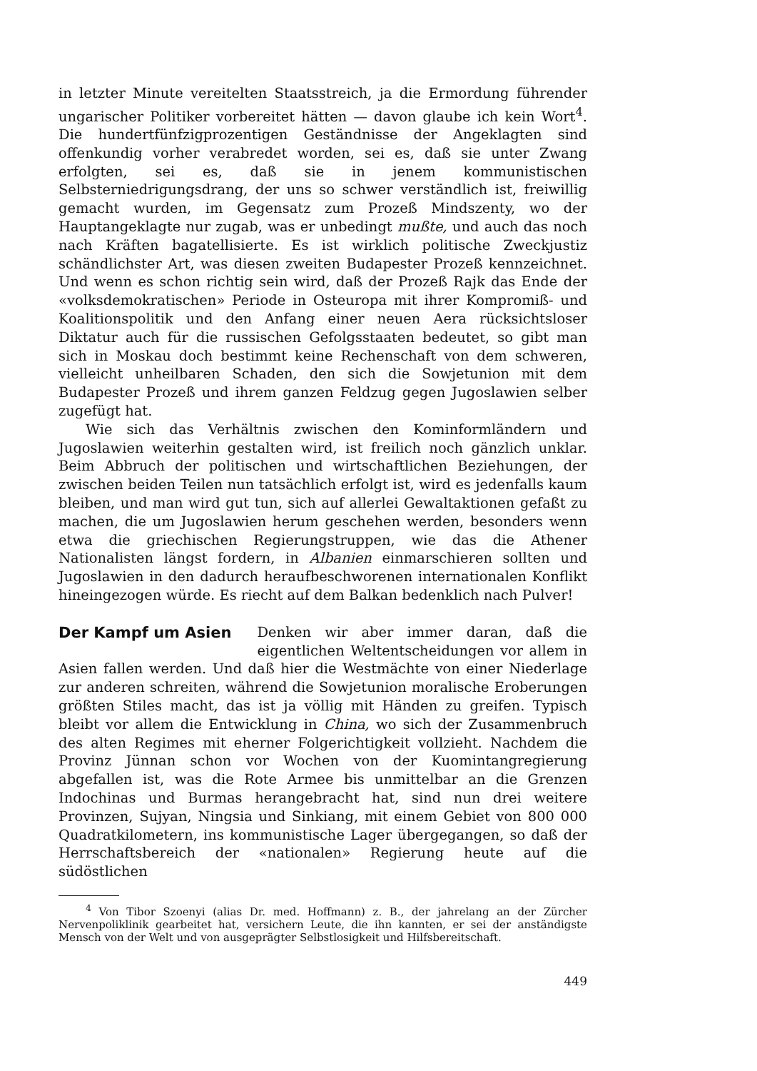in letzter Minute vereitelten Staatsstreich, ja die Ermordung führender ungarischer Politiker vorbereitet hätten — davon glaube ich kein Wort<sup>4</sup>. Die hundertfünfzigprozentigen Geständnisse der Angeklagten sind offenkundig vorher verabredet worden, sei es, daß sie unter Zwang erfolgten, sei es, daß sie in jenem kommunistischen Selbsterniedrigungsdrang, der uns so schwer verständlich ist, freiwillig gemacht wurden, im Gegensatz zum Prozeß Mindszenty, wo der Hauptangeklagte nur zugab, was er unbedingt mußte, und auch das noch nach Kräften bagatellisierte. Es ist wirklich politische Zweckjustiz schändlichster Art, was diesen zweiten Budapester Prozeß kennzeichnet. Und wenn es schon richtig sein wird, daß der Prozeß Rajk das Ende der «volksdemokratischen» Periode in Osteuropa mit ihrer Kompromiß- und Koalitionspolitik und den Anfang einer neuen Aera rücksichtsloser Diktatur auch für die russischen Gefolgsstaaten bedeutet, so gibt man sich in Moskau doch bestimmt keine Rechenschaft von dem schweren, vielleicht unheilbaren Schaden, den sich die Sowjetunion mit dem Budapester Prozeß und ihrem ganzen Feldzug gegen Jugoslawien selber zugefügt hat.
Wie sich das Verhältnis zwischen den Kominformländern und Jugoslawien weiterhin gestalten wird, ist freilich noch gänzlich unklar. Beim Abbruch der politischen und wirtschaftlichen Beziehungen, der zwischen beiden Teilen nun tatsächlich erfolgt ist, wird es jedenfalls kaum bleiben, und man wird gut tun, sich auf allerlei Gewaltaktionen gefaßt zu machen, die um Jugoslawien herum geschehen werden, besonders wenn etwa die griechischen Regierungstruppen, wie das die Athener Nationalisten längst fordern, in Albanien einmarschieren sollten und Jugoslawien in den dadurch heraufbeschworenen internationalen Konflikt hineingezogen würde. Es riecht auf dem Balkan bedenklich nach Pulver!
Der Kampf um Asien Denken wir aber immer daran, daß die eigentlichen Weltentscheidungen vor allem in Asien fallen werden. Und daß hier die Westmächte von einer Niederlage zur anderen schreiten, während die Sowjetunion moralische Eroberungen größten Stiles macht, das ist ja völlig mit Händen zu greifen. Typisch bleibt vor allem die Entwicklung in China, wo sich der Zusammenbruch des alten Regimes mit eherner Folgerichtigkeit vollzieht. Nachdem die Provinz Jünnan schon vor Wochen von der Kuomintangregierung abgefallen ist, was die Rote Armee bis unmittelbar an die Grenzen Indochinas und Burmas herangebracht hat, sind nun drei weitere Provinzen, Sujyan, Ningsia und Sinkiang, mit einem Gebiet von 800 000 Quadratkilometern, ins kommunistische Lager übergegangen, so daß der Herrschaftsbereich der «nationalen» Regierung heute auf die südöstlichen
<sup>4</sup> Von Tibor Szoenyi (alias Dr. med. Hoffmann) z. B., der jahrelang an der Zürcher Nervenpoliklinik gearbeitet hat, versichern Leute, die ihn kannten, er sei der anständigste Mensch von der Welt und von ausgeprägter Selbstlosigkeit und Hilfsbereitschaft.
449